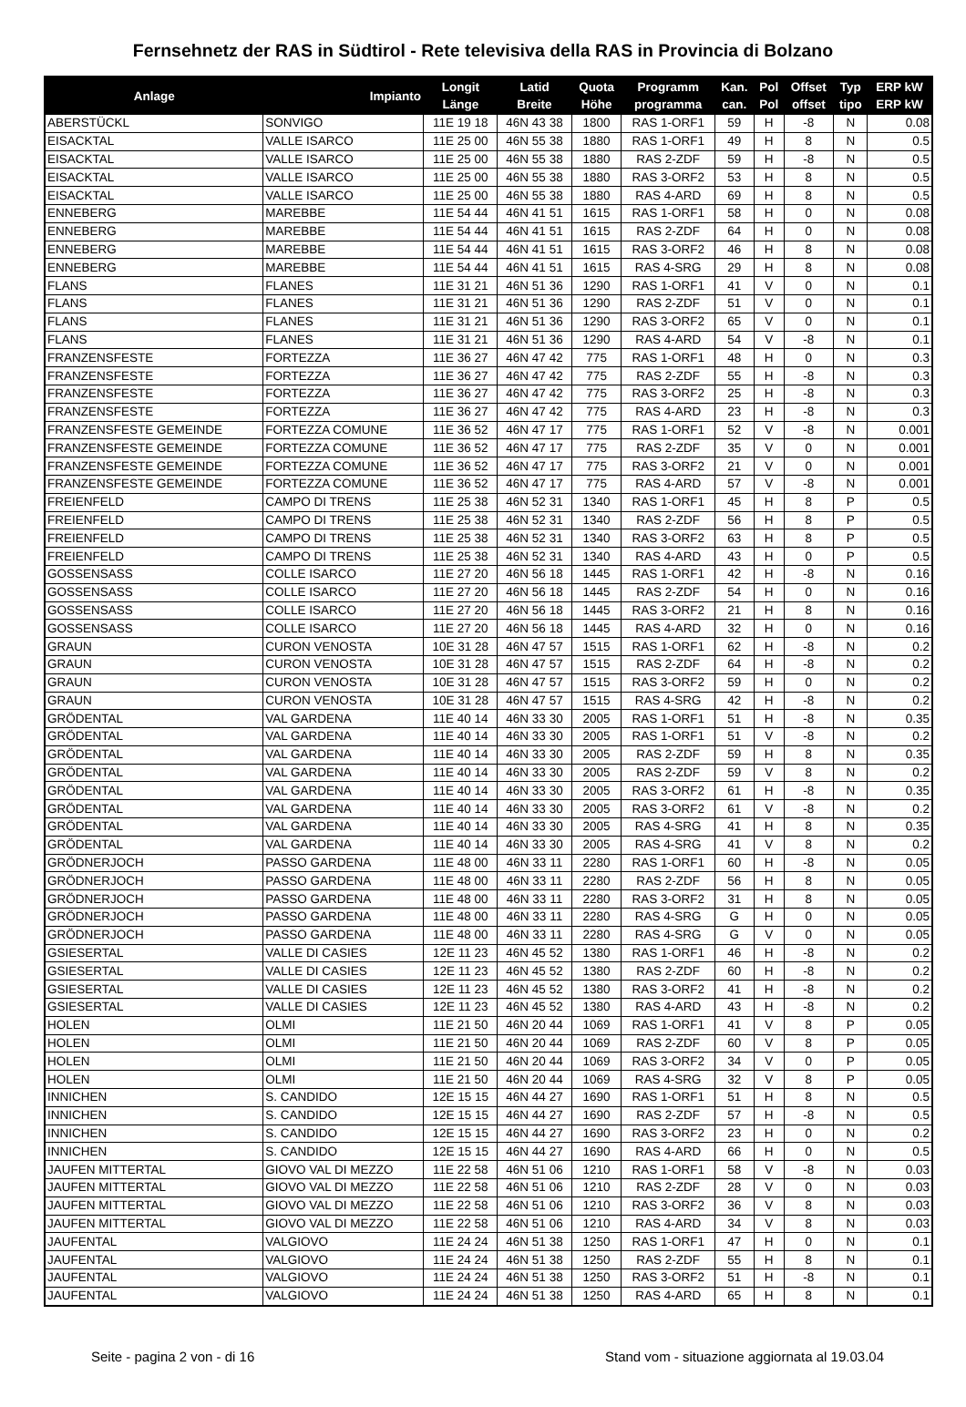Fernsehnetz der RAS in Südtirol - Rete televisiva della RAS in Provincia di Bolzano
| Anlage | Impianto | Longit Länge | Latid Breite | Quota Höhe | Programm programma | Kan. can. | Pol Pol | Offset offset | Typ tipo | ERP kW ERP kW |
| --- | --- | --- | --- | --- | --- | --- | --- | --- | --- | --- |
| ABERSTÜCKL | SONVIGO | 11E 19 18 | 46N 43 38 | 1800 | RAS 1-ORF1 | 59 | H | -8 | N | 0.08 |
| EISACKTAL | VALLE ISARCO | 11E 25 00 | 46N 55 38 | 1880 | RAS 1-ORF1 | 49 | H | 8 | N | 0.5 |
| EISACKTAL | VALLE ISARCO | 11E 25 00 | 46N 55 38 | 1880 | RAS 2-ZDF | 59 | H | -8 | N | 0.5 |
| EISACKTAL | VALLE ISARCO | 11E 25 00 | 46N 55 38 | 1880 | RAS 3-ORF2 | 53 | H | 8 | N | 0.5 |
| EISACKTAL | VALLE ISARCO | 11E 25 00 | 46N 55 38 | 1880 | RAS 4-ARD | 69 | H | 8 | N | 0.5 |
| ENNEBERG | MAREBBE | 11E 54 44 | 46N 41 51 | 1615 | RAS 1-ORF1 | 58 | H | 0 | N | 0.08 |
| ENNEBERG | MAREBBE | 11E 54 44 | 46N 41 51 | 1615 | RAS 2-ZDF | 64 | H | 0 | N | 0.08 |
| ENNEBERG | MAREBBE | 11E 54 44 | 46N 41 51 | 1615 | RAS 3-ORF2 | 46 | H | 8 | N | 0.08 |
| ENNEBERG | MAREBBE | 11E 54 44 | 46N 41 51 | 1615 | RAS 4-SRG | 29 | H | 8 | N | 0.08 |
| FLANS | FLANES | 11E 31 21 | 46N 51 36 | 1290 | RAS 1-ORF1 | 41 | V | 0 | N | 0.1 |
| FLANS | FLANES | 11E 31 21 | 46N 51 36 | 1290 | RAS 2-ZDF | 51 | V | 0 | N | 0.1 |
| FLANS | FLANES | 11E 31 21 | 46N 51 36 | 1290 | RAS 3-ORF2 | 65 | V | 0 | N | 0.1 |
| FLANS | FLANES | 11E 31 21 | 46N 51 36 | 1290 | RAS 4-ARD | 54 | V | -8 | N | 0.1 |
| FRANZENSFESTE | FORTEZZA | 11E 36 27 | 46N 47 42 | 775 | RAS 1-ORF1 | 48 | H | 0 | N | 0.3 |
| FRANZENSFESTE | FORTEZZA | 11E 36 27 | 46N 47 42 | 775 | RAS 2-ZDF | 55 | H | -8 | N | 0.3 |
| FRANZENSFESTE | FORTEZZA | 11E 36 27 | 46N 47 42 | 775 | RAS 3-ORF2 | 25 | H | -8 | N | 0.3 |
| FRANZENSFESTE | FORTEZZA | 11E 36 27 | 46N 47 42 | 775 | RAS 4-ARD | 23 | H | -8 | N | 0.3 |
| FRANZENSFESTE GEMEINDE | FORTEZZA COMUNE | 11E 36 52 | 46N 47 17 | 775 | RAS 1-ORF1 | 52 | V | -8 | N | 0.001 |
| FRANZENSFESTE GEMEINDE | FORTEZZA COMUNE | 11E 36 52 | 46N 47 17 | 775 | RAS 2-ZDF | 35 | V | 0 | N | 0.001 |
| FRANZENSFESTE GEMEINDE | FORTEZZA COMUNE | 11E 36 52 | 46N 47 17 | 775 | RAS 3-ORF2 | 21 | V | 0 | N | 0.001 |
| FRANZENSFESTE GEMEINDE | FORTEZZA COMUNE | 11E 36 52 | 46N 47 17 | 775 | RAS 4-ARD | 57 | V | -8 | N | 0.001 |
| FREIENFELD | CAMPO DI TRENS | 11E 25 38 | 46N 52 31 | 1340 | RAS 1-ORF1 | 45 | H | 8 | P | 0.5 |
| FREIENFELD | CAMPO DI TRENS | 11E 25 38 | 46N 52 31 | 1340 | RAS 2-ZDF | 56 | H | 8 | P | 0.5 |
| FREIENFELD | CAMPO DI TRENS | 11E 25 38 | 46N 52 31 | 1340 | RAS 3-ORF2 | 63 | H | 8 | P | 0.5 |
| FREIENFELD | CAMPO DI TRENS | 11E 25 38 | 46N 52 31 | 1340 | RAS 4-ARD | 43 | H | 0 | P | 0.5 |
| GOSSENSASS | COLLE ISARCO | 11E 27 20 | 46N 56 18 | 1445 | RAS 1-ORF1 | 42 | H | -8 | N | 0.16 |
| GOSSENSASS | COLLE ISARCO | 11E 27 20 | 46N 56 18 | 1445 | RAS 2-ZDF | 54 | H | 0 | N | 0.16 |
| GOSSENSASS | COLLE ISARCO | 11E 27 20 | 46N 56 18 | 1445 | RAS 3-ORF2 | 21 | H | 8 | N | 0.16 |
| GOSSENSASS | COLLE ISARCO | 11E 27 20 | 46N 56 18 | 1445 | RAS 4-ARD | 32 | H | 0 | N | 0.16 |
| GRAUN | CURON VENOSTA | 10E 31 28 | 46N 47 57 | 1515 | RAS 1-ORF1 | 62 | H | -8 | N | 0.2 |
| GRAUN | CURON VENOSTA | 10E 31 28 | 46N 47 57 | 1515 | RAS 2-ZDF | 64 | H | -8 | N | 0.2 |
| GRAUN | CURON VENOSTA | 10E 31 28 | 46N 47 57 | 1515 | RAS 3-ORF2 | 59 | H | 0 | N | 0.2 |
| GRAUN | CURON VENOSTA | 10E 31 28 | 46N 47 57 | 1515 | RAS 4-SRG | 42 | H | -8 | N | 0.2 |
| GRÖDENTAL | VAL GARDENA | 11E 40 14 | 46N 33 30 | 2005 | RAS 1-ORF1 | 51 | H | -8 | N | 0.35 |
| GRÖDENTAL | VAL GARDENA | 11E 40 14 | 46N 33 30 | 2005 | RAS 1-ORF1 | 51 | V | -8 | N | 0.2 |
| GRÖDENTAL | VAL GARDENA | 11E 40 14 | 46N 33 30 | 2005 | RAS 2-ZDF | 59 | H | 8 | N | 0.35 |
| GRÖDENTAL | VAL GARDENA | 11E 40 14 | 46N 33 30 | 2005 | RAS 2-ZDF | 59 | V | 8 | N | 0.2 |
| GRÖDENTAL | VAL GARDENA | 11E 40 14 | 46N 33 30 | 2005 | RAS 3-ORF2 | 61 | H | -8 | N | 0.35 |
| GRÖDENTAL | VAL GARDENA | 11E 40 14 | 46N 33 30 | 2005 | RAS 3-ORF2 | 61 | V | -8 | N | 0.2 |
| GRÖDENTAL | VAL GARDENA | 11E 40 14 | 46N 33 30 | 2005 | RAS 4-SRG | 41 | H | 8 | N | 0.35 |
| GRÖDENTAL | VAL GARDENA | 11E 40 14 | 46N 33 30 | 2005 | RAS 4-SRG | 41 | V | 8 | N | 0.2 |
| GRÖDNERJOCH | PASSO GARDENA | 11E 48 00 | 46N 33 11 | 2280 | RAS 1-ORF1 | 60 | H | -8 | N | 0.05 |
| GRÖDNERJOCH | PASSO GARDENA | 11E 48 00 | 46N 33 11 | 2280 | RAS 2-ZDF | 56 | H | 8 | N | 0.05 |
| GRÖDNERJOCH | PASSO GARDENA | 11E 48 00 | 46N 33 11 | 2280 | RAS 3-ORF2 | 31 | H | 8 | N | 0.05 |
| GRÖDNERJOCH | PASSO GARDENA | 11E 48 00 | 46N 33 11 | 2280 | RAS 4-SRG | G | H | 0 | N | 0.05 |
| GRÖDNERJOCH | PASSO GARDENA | 11E 48 00 | 46N 33 11 | 2280 | RAS 4-SRG | G | V | 0 | N | 0.05 |
| GSIESERTAL | VALLE DI CASIES | 12E 11 23 | 46N 45 52 | 1380 | RAS 1-ORF1 | 46 | H | -8 | N | 0.2 |
| GSIESERTAL | VALLE DI CASIES | 12E 11 23 | 46N 45 52 | 1380 | RAS 2-ZDF | 60 | H | -8 | N | 0.2 |
| GSIESERTAL | VALLE DI CASIES | 12E 11 23 | 46N 45 52 | 1380 | RAS 3-ORF2 | 41 | H | -8 | N | 0.2 |
| GSIESERTAL | VALLE DI CASIES | 12E 11 23 | 46N 45 52 | 1380 | RAS 4-ARD | 43 | H | -8 | N | 0.2 |
| HOLEN | OLMI | 11E 21 50 | 46N 20 44 | 1069 | RAS 1-ORF1 | 41 | V | 8 | P | 0.05 |
| HOLEN | OLMI | 11E 21 50 | 46N 20 44 | 1069 | RAS 2-ZDF | 60 | V | 8 | P | 0.05 |
| HOLEN | OLMI | 11E 21 50 | 46N 20 44 | 1069 | RAS 3-ORF2 | 34 | V | 0 | P | 0.05 |
| HOLEN | OLMI | 11E 21 50 | 46N 20 44 | 1069 | RAS 4-SRG | 32 | V | 8 | P | 0.05 |
| INNICHEN | S. CANDIDO | 12E 15 15 | 46N 44 27 | 1690 | RAS 1-ORF1 | 51 | H | 8 | N | 0.5 |
| INNICHEN | S. CANDIDO | 12E 15 15 | 46N 44 27 | 1690 | RAS 2-ZDF | 57 | H | -8 | N | 0.5 |
| INNICHEN | S. CANDIDO | 12E 15 15 | 46N 44 27 | 1690 | RAS 3-ORF2 | 23 | H | 0 | N | 0.2 |
| INNICHEN | S. CANDIDO | 12E 15 15 | 46N 44 27 | 1690 | RAS 4-ARD | 66 | H | 0 | N | 0.5 |
| JAUFEN MITTERTAL | GIOVO VAL DI MEZZO | 11E 22 58 | 46N 51 06 | 1210 | RAS 1-ORF1 | 58 | V | -8 | N | 0.03 |
| JAUFEN MITTERTAL | GIOVO VAL DI MEZZO | 11E 22 58 | 46N 51 06 | 1210 | RAS 2-ZDF | 28 | V | 0 | N | 0.03 |
| JAUFEN MITTERTAL | GIOVO VAL DI MEZZO | 11E 22 58 | 46N 51 06 | 1210 | RAS 3-ORF2 | 36 | V | 8 | N | 0.03 |
| JAUFEN MITTERTAL | GIOVO VAL DI MEZZO | 11E 22 58 | 46N 51 06 | 1210 | RAS 4-ARD | 34 | V | 8 | N | 0.03 |
| JAUFENTAL | VALGIOVO | 11E 24 24 | 46N 51 38 | 1250 | RAS 1-ORF1 | 47 | H | 0 | N | 0.1 |
| JAUFENTAL | VALGIOVO | 11E 24 24 | 46N 51 38 | 1250 | RAS 2-ZDF | 55 | H | 8 | N | 0.1 |
| JAUFENTAL | VALGIOVO | 11E 24 24 | 46N 51 38 | 1250 | RAS 3-ORF2 | 51 | H | -8 | N | 0.1 |
| JAUFENTAL | VALGIOVO | 11E 24 24 | 46N 51 38 | 1250 | RAS 4-ARD | 65 | H | 8 | N | 0.1 |
Seite - pagina 2 von - di 16 Stand vom - situazione aggiornata al 19.03.04